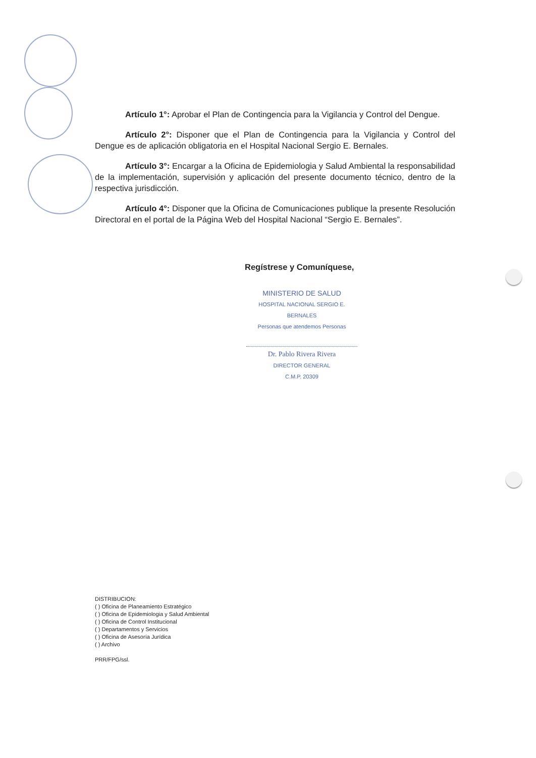Artículo 1°: Aprobar el Plan de Contingencia para la Vigilancia y Control del Dengue.
Artículo 2°: Disponer que el Plan de Contingencia para la Vigilancia y Control del Dengue es de aplicación obligatoria en el Hospital Nacional Sergio E. Bernales.
Artículo 3°: Encargar a la Oficina de Epidemiologia y Salud Ambiental la responsabilidad de la implementación, supervisión y aplicación del presente documento técnico, dentro de la respectiva jurisdicción.
Artículo 4°: Disponer que la Oficina de Comunicaciones publique la presente Resolución Directoral en el portal de la Página Web del Hospital Nacional “Sergio E. Bernales”.
Regístrese y Comuníquese,
MINISTERIO DE SALUD
HOSPITAL NACIONAL SERGIO E. BERNALES
Personas que atendemos Personas
Dr. Pablo Rivera Rivera
DIRECTOR GENERAL
C.M.P. 20309
DISTRIBUCION:
( ) Oficina de Planeamiento Estratégico
( ) Oficina de Epidemiologia y Salud Ambiental
( ) Oficina de Control Institucional
( ) Departamentos y Servicios
( ) Oficina de Asesoría Jurídica
( ) Archivo
PRR/FPG/ssl.